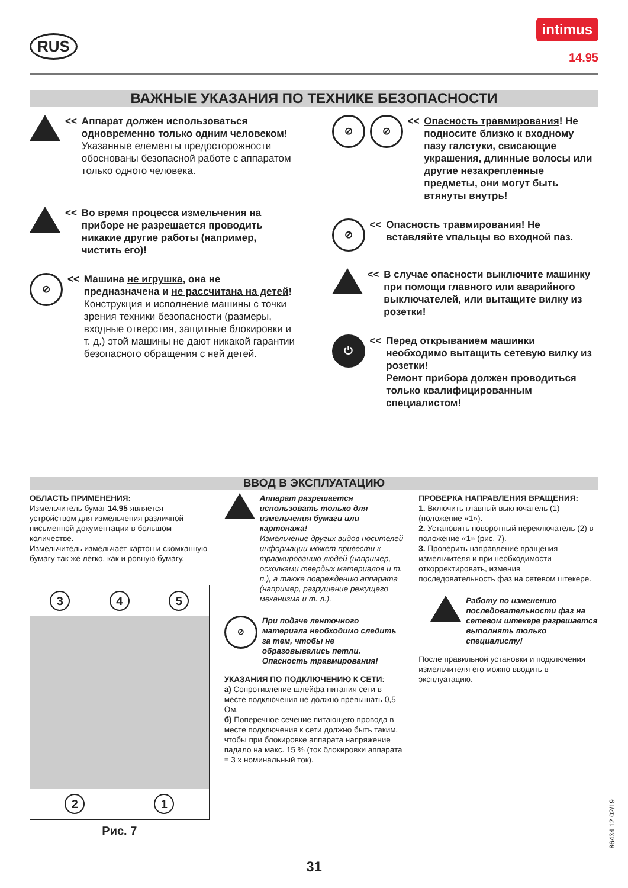RUS
intimus
14.95
ВАЖНЫЕ УКАЗАНИЯ ПО ТЕХНИКЕ БЕЗОПАСНОСТИ
<< Аппарат должен использоваться одновременно только одним человеком!
Указанные елементы предосторожности обоснованы безопасной работе с аппаратом только одного человека.
<< Во время процесса измельчения на приборе не разрешается проводить никакие другие работы (например, чистить его)!
⊘
<< Машина не игрушка, она не предназначена и не рассчитана на детей!
Конструкция и исполнение машины с точки зрения техники безопасности (размеры, входные отверстия, защитные блокировки и т. д.) этой машины не дают никакой гарантии безопасного обращения с ней детей.
⊘ ⊘
<< Опасность травмирования! Не подносите близко к входному пазу галстуки, свисающие украшения, длинные волосы или другие незакрепленные предметы, они могут быть втянуты внутрь!
⊘
<< Опасность травмирования! Не вставляйте vпальцы во входной паз.
<< В случае опасности выключите машинку при помощи главного или аварийного выключателей, или вытащите вилку из розетки!
⏻
<< Перед открыванием машинки необходимо вытащить сетевую вилку из розетки!
Ремонт прибора должен проводиться только квалифицированным специалистом!
ВВОД В ЭКСПЛУАТАЦИЮ
ОБЛАСТЬ ПРИМЕНЕНИЯ:
Измельчитель бумаг 14.95 является устройством для измельчения различной письменной документации в большом количестве.
Измельчитель измельчает картон и скомканную бумагу так же легко, как и ровную бумагу.
3 4 5
2 1
Рис. 7
Аппарат разрешается использовать только для измельчения бумаги или картонажа!
Измельчение других видов носителей информации может привести к травмированию людей (например, осколками твердых материалов и т. п.), а также повреждению аппарата (например, разрушение режущего механизма и т. л.).
⊘
При подаче ленточного материала необходимо следить за тем, чтобы не образовывались петли. Опасность травмирования!
УКАЗАНИЯ ПО ПОДКЛЮЧЕНИЮ К СЕТИ:
а) Сопротивление шлейфа питания сети в месте подключения не должно превышать 0,5 Ом.
б) Поперечное сечение питающего провода в месте подключения к сети должно быть таким, чтобы при блокировке аппарата напряжение падало на макс. 15 % (ток блокировки аппарата = 3 x номинальный ток).
ПРОВЕРКА НАПРАВЛЕНИЯ ВРАЩЕНИЯ:
1. Включить главный выключатель (1) (положение «1»).
2. Установить поворотный переключатель (2) в положение «1» (рис. 7).
3. Проверить направление вращения измельчителя и при необходимости откорректировать, изменив последовательность фаз на сетевом штекере.
Работу по изменению последовательности фаз на сетевом штекере разрешается выполнять только специалисту!
После правильной установки и подключения измельчителя его можно вводить в эксплуатацию.
86434 12 02/19
31